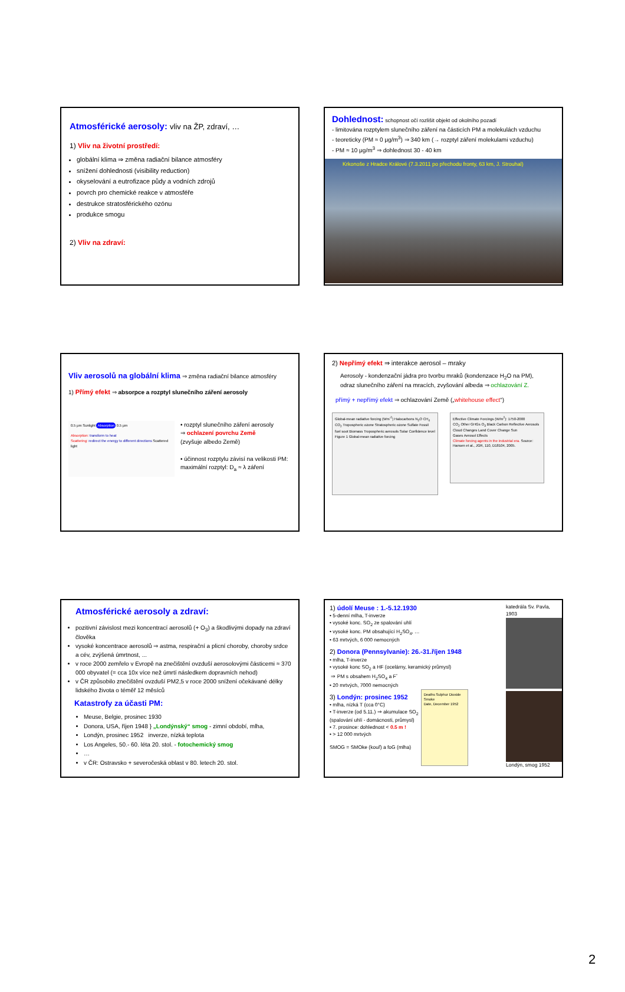Atmosférické aerosoly: vliv na ŽP, zdraví, …
1) Vliv na životní prostředí:
globální klima ⇒ změna radiační bilance atmosféry
snížení dohlednosti (visibility reduction)
okyselování a eutrofizace půdy a vodních zdrojů
povrch pro chemické reakce v atmosféře
destrukce stratosférického ozónu
produkce smogu
2) Vliv na zdraví:
Dohlednost: schopnost očí rozlišit objekt od okolního pozadí
- limitována rozptylem slunečního záření na částicích PM a molekulách vzduchu
- teoreticky (PM ≈ 0 μg/m<sup>3</sup>) ⇒ 340 km (→ rozptyl záření molekulami vzduchu)
- PM ≈ 10 μg/m<sup>3</sup> ⇒ dohlednost 30 - 40 km
Krkonoše z Hradce Králové (7.3.2011 po přechodu fronty, 63 km, J. Strouhal)
Vliv aerosolů na globální klima ⇒ změna radiační bilance atmosféry
1) Přímý efekt ⇒ absorpce a rozptyl slunečního záření aerosoly
0.5 μm Sunlight Absorption 0.5 μm
Absorption: transform to heat
Scattering: redirect the energy to different directions Scattered light
• rozptyl slunečního záření aerosoly
⇒ ochlazení povrchu Země
(zvyšuje albedo Země)
• účinnost rozptylu závisí na velikosti PM:
maximální rozptyl: D<sub>a</sub> ≈ λ záření
2) Nepřímý efekt ⇒ interakce aerosol – mraky
Aerosoly - kondenzační jádra pro tvorbu mraků (kondenzace H<sub>2</sub>O na PM), odraz slunečního záření na mracích, zvyšování albeda ⇒ ochlazování Z.
přímý + nepřímý efekt ⇒ ochlazování Země („whitehouse effect“)
Global-mean radiative forcing (Wm<sup>-2</sup>) Halocarbons N<sub>2</sub>O CH<sub>4</sub> CO<sub>2</sub> Tropospheric ozone Stratospheric ozone Sulfate Fossil fuel soot Biomass Tropospheric aerosols Solar Confidence level
Figure 1 Global-mean radiative forcing
Effective Climate Forcings (W/m<sup>2</sup>): 1750-2000
CO<sub>2</sub> Other GHGs O<sub>3</sub> Black Carbon Reflective Aerosols Cloud Changes Land Cover Change Sun
Gases Aerosol Effects
Climate forcing agents in the industrial era. Source: Hansen et al., JGR, 110, D18104, 2005.
Atmosférické aerosoly a zdraví:
pozitivní závislost mezi koncentrací aerosolů (+ O<sub>3</sub>) a škodlivými dopady na zdraví člověka
vysoké koncentrace aerosolů ⇒ astma, respirační a plicní choroby, choroby srdce a cév, zvýšená úmrtnost, ...
v roce 2000 zemřelo v Evropě na znečištění ovzduší aerosolovými částicemi ≈ 370 000 obyvatel (= cca 10x více než úmrtí následkem dopravních nehod)
v ČR způsobilo znečištění ovzduší PM2,5 v roce 2000 snížení očekávané délky lidského života o téměř 12 měsíců
Katastrofy za účasti PM:
Meuse, Belgie, prosinec 1930
Donora, USA, říjen 1948 } „Londýnský“ smog - zimní období, mlha,
Londýn, prosinec 1952 inverze, nízká teplota
Los Angeles, 50.- 60. léta 20. stol. - fotochemický smog
…
v ČR: Ostravsko + severočeská oblast v 80. letech 20. stol.
1) údolí Meuse : 1.-5.12.1930
• 5-denní mlha, T-inverze
• vysoké konc. SO<sub>2</sub> ze spalování uhlí
• vysoké konc. PM obsahující H<sub>2</sub>SO<sub>4</sub>, …
• 63 mrtvých, 6 000 nemocných
2) Donora (Pennsylvanie): 26.-31.říjen 1948
• mlha, T-inverze
• vysoké konc SO<sub>2</sub> a HF (ocelárny, keramický průmysl)
⇒ PM s obsahem H<sub>2</sub>SO<sub>4</sub> a F<sup>-</sup>
• 20 mrtvých, 7000 nemocných
3) Londýn: prosinec 1952
• mlha, nízká T (cca 0°C)
• T-inverze (od 5.11.) ⇒ akumulace SO<sub>2</sub>
(spalování uhlí - domácnosti, průmysl)
• 7. prosince: dohlednost < 0.5 m !
• > 12 000 mrtvých
SMOG = SMOke (kouř) a foG (mlha)
Deaths Sulphur Dioxide Smoke
Date, December 1952
katedrála Sv. Pavla, 1903
Londýn, smog 1952
2